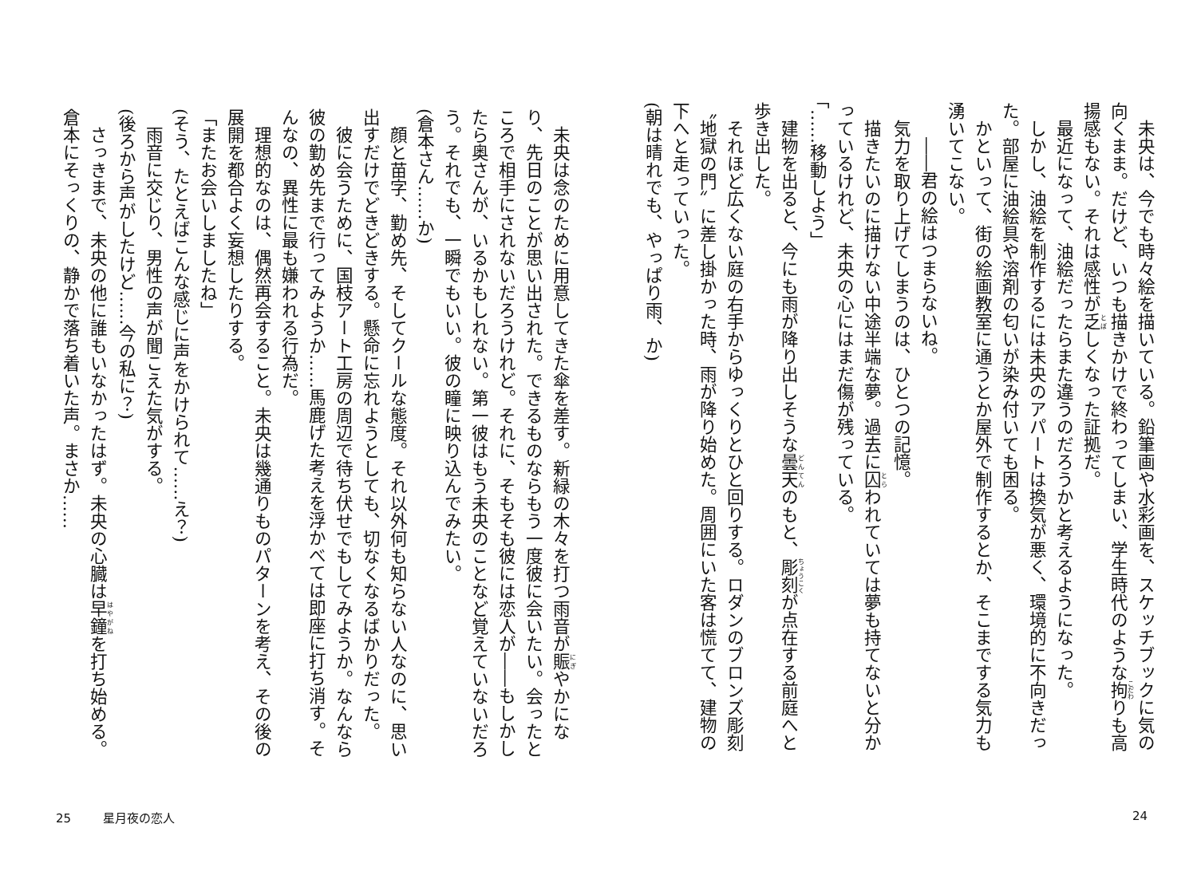未央は、今でも時々絵を描いている。鉛筆画や水彩画を、スケッチブックに気の向くまま。だけど、いつも描きかけで終わってしまい、学生時代のような拘りも高揚感もない。それは感性が乏しくなった証拠だ。
最近になって、油絵だったらまた違うのだろうかと考えるようになった。
しかし、油絵を制作するには未央のアパートは換気が悪く、環境的に不向きだった。部屋に油絵具や溶剤の匂いが染み付いても困る。
かといって、街の絵画教室に通うとか屋外で制作するとか、そこまでする気力も湧いてこない。
　――君の絵はつまらないね。
気力を取り上げてしまうのは、ひとつの記憶。
描きたいのに描けない中途半端な夢。過去に囚われていては夢も持てないと分かっているけれど、未央の心にはまだ傷が残っている。
「……移動しよう」
建物を出ると、今にも雨が降り出しそうな曇天のもと、彫刻が点在する前庭へと歩き出した。
それほど広くない庭の右手からゆっくりとひと回りする。ロダンのブロンズ彫刻〝地獄の門〟に差し掛かった時、雨が降り始めた。周囲にいた客は慌てて、建物の下へと走っていった。
(朝は晴れでも、やっぱり雨、か)
未央は念のために用意してきた傘を差す。新緑の木々を打つ雨音が賑やかになり、先日のことが思い出された。できるものならもう一度彼に会いたい。会ったところで相手にされないだろうけれど。それに、そもそも彼には恋人が――もしかしたら奥さんが、いるかもしれない。第一彼はもう未央のことなど覚えていないだろう。それでも、一瞬でもいい。彼の瞳に映り込んでみたい。
(倉本さん……か)
顔と苗字、勤め先、そしてクールな態度。それ以外何も知らない人なのに、思い出すだけでどきどきする。懸命に忘れようとしても、切なくなるばかりだった。
彼に会うために、国枝アート工房の周辺で待ち伏せでもしてみようか。なんなら彼の勤め先まで行ってみようか……馬鹿げた考えを浮かべては即座に打ち消す。そんなの、異性に最も嫌われる行為だ。
理想的なのは、偶然再会すること。未央は幾通りものパターンを考え、その後の展開を都合よく妄想したりする。
「またお会いしましたね」
(そう、たとえばこんな感じに声をかけられて……え？)
雨音に交じり、男性の声が聞こえた気がする。
(後ろから声がしたけど……今の私に？)
さっきまで、未央の他に誰もいなかったはず。未央の心臓は早鐘を打ち始める。倉本にそっくりの、静かで落ち着いた声。まさか……
25 星月夜の恋人 24